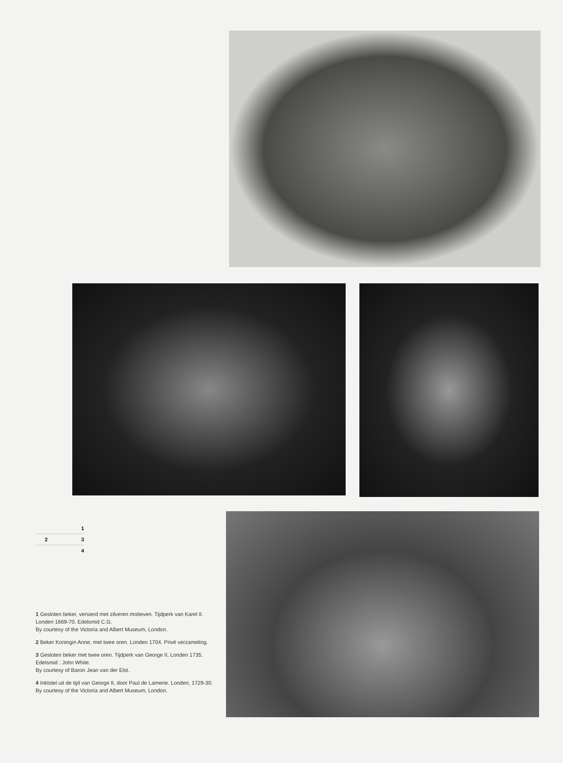1
2 3
4
1 Gesloten beker, versierd met zilveren motieven. Tijdperk van Karel II. Londen 1669-70. Edelsmid C.G.
By courtesy of the Victoria and Albert Museum, London.
2 Beker Koningin Anne, met twee oren. Londen 1704. Privé verzameling.
3 Gesloten beker met twee oren. Tijdperk van George II, Londen 1735. Edelsmid : John White.
By courtesy of Baron Jean van der Elst.
4 Inktstel uit de tijd van George II, door Paul de Lamerie. Londen, 1729-30.
By courtesy of the Victoria and Albert Museum, London.